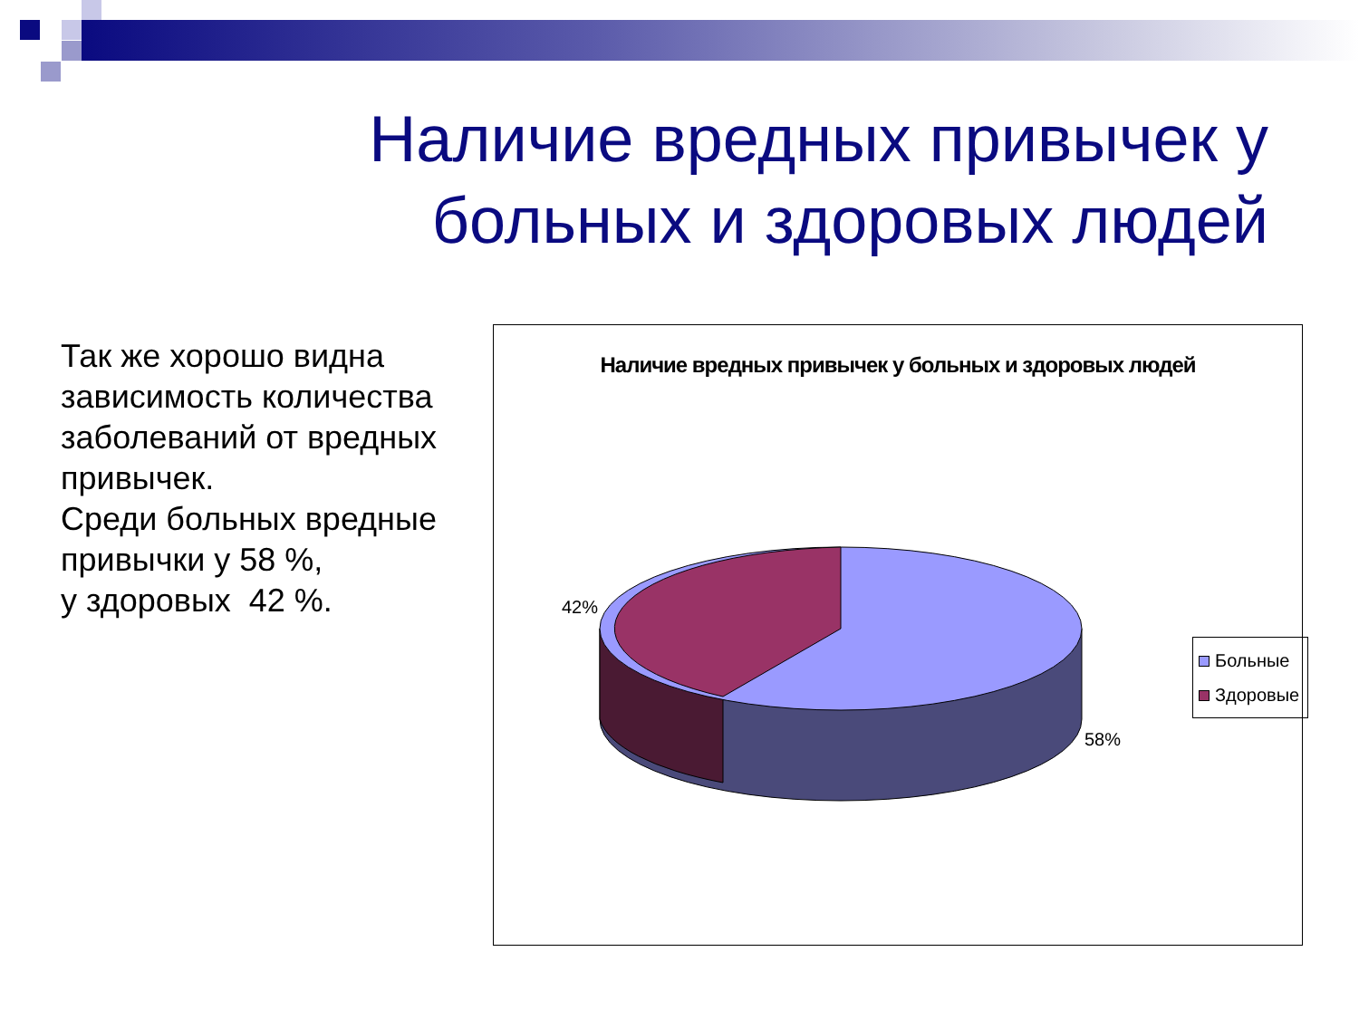Наличие вредных привычек у больных и здоровых людей
Так же хорошо видна зависимость количества заболеваний от вредных привычек.
Среди больных вредные привычки у 58 %,
у здоровых 42 %.
Наличие вредных привычек у больных и здоровых людей
42%
58%
Больные
Здоровые